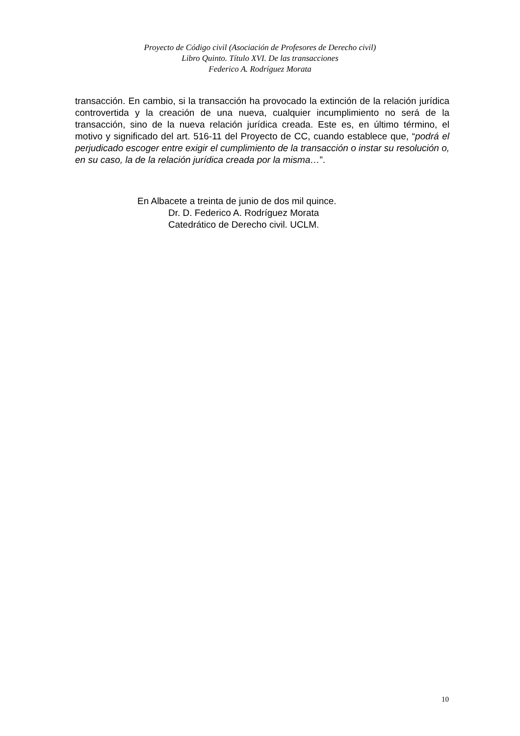Proyecto de Código civil (Asociación de Profesores de Derecho civil)
Libro Quinto. Título XVI. De las transacciones
Federico A. Rodríguez Morata
transacción. En cambio, si la transacción ha provocado la extinción de la relación jurídica controvertida y la creación de una nueva, cualquier incumplimiento no será de la transacción, sino de la nueva relación jurídica creada. Este es, en último término, el motivo y significado del art. 516-11 del Proyecto de CC, cuando establece que, “podrá el perjudicado escoger entre exigir el cumplimiento de la transacción o instar su resolución o, en su caso, la de la relación jurídica creada por la misma…”.
En Albacete a treinta de junio de dos mil quince.
Dr. D. Federico A. Rodríguez Morata
Catedrático de Derecho civil. UCLM.
10